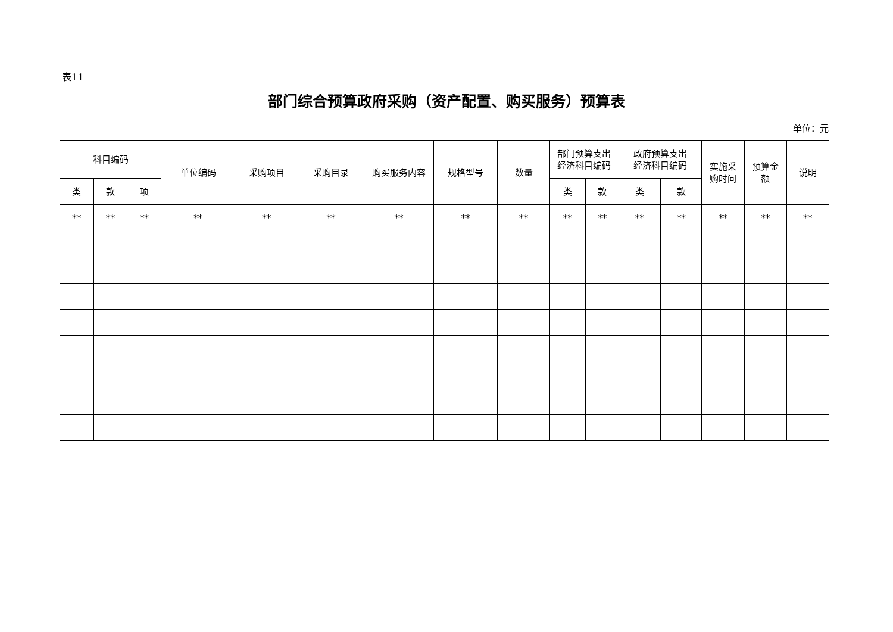表11
部门综合预算政府采购（资产配置、购买服务）预算表
单位：元
| 科目编码 | | | 单位编码 | 采购项目 | 采购目录 | 购买服务内容 | 规格型号 | 数量 | 部门预算支出 经济科目编码 | | 政府预算支出 经济科目编码 | | 实施采 购时间 | 预算金 额 | 说明 |
| --- | --- | --- | --- | --- | --- | --- | --- | --- | --- | --- | --- | --- | --- | --- | --- |
| 类 | 款 | 项 | | | | | | | 类 | 款 | 类 | 款 | | | |
| ** | ** | ** | ** | ** | ** | ** | ** | ** | ** | ** | ** | ** | ** | ** | ** |